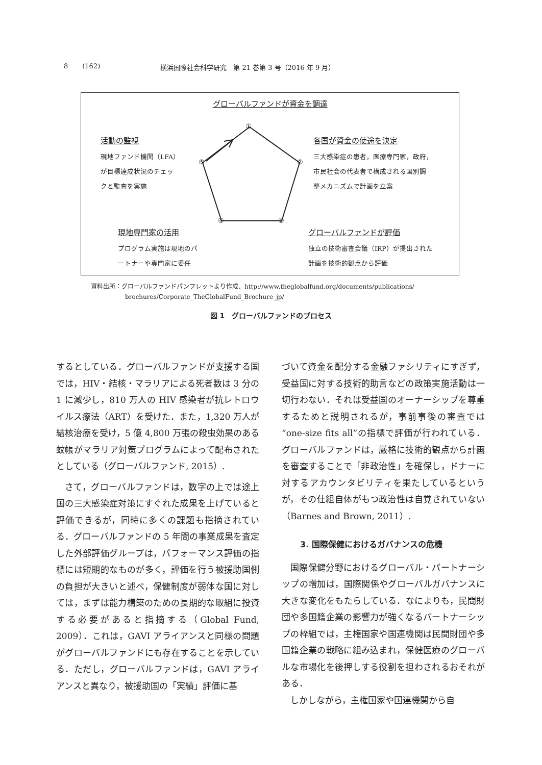8 (162) 横浜国際社会科学研究　第 21 巻第 3 号（2016 年 9 月）
グローバルファンドが資金を調達
①
②
③
④
⑤
活動の監視
現地ファンド機関（LFA）
が目標達成状況のチェッ
クと監査を実施
各国が資金の使途を決定
三大感染症の患者，医療専門家，政府，
市民社会の代表者で構成される国別調
整メカニズムで計画を立案
現地専門家の活用
プログラム実施は現地のパ
ートナーや専門家に委任
グローバルファンドが評価
独立の技術審査会議（IRP）が提出された
計画を技術的観点から評価
資料出所：グローバルファンドパンフレットより作成．http://www.theglobalfund.org/documents/publications/
brochures/Corporate_TheGlobalFund_Brochure_jp/
図 1　グローバルファンドのプロセス
するとしている．グローバルファンドが支援する国では，HIV・結核・マラリアによる死者数は 3 分の 1 に減少し，810 万人の HIV 感染者が抗レトロウイルス療法（ART）を受けた．また，1,320 万人が結核治療を受け，5 億 4,800 万張の殺虫効果のある蚊帳がマラリア対策プログラムによって配布されたとしている（グローバルファンド, 2015）.
さて，グローバルファンドは，数字の上では途上国の三大感染症対策にすぐれた成果を上げていると評価できるが，同時に多くの課題も指摘されている．グローバルファンドの 5 年間の事業成果を査定した外部評価グループは，パフォーマンス評価の指標には短期的なものが多く，評価を行う被援助国側の負担が大きいと述べ，保健制度が弱体な国に対しては，まずは能力構築のための長期的な取組に投資する必要があると指摘する（Global Fund, 2009）．これは，GAVI アライアンスと同様の問題がグローバルファンドにも存在することを示している．ただし，グローバルファンドは，GAVI アライアンスと異なり，被援助国の「実績」評価に基
づいて資金を配分する金融ファシリティにすぎず，受益国に対する技術的助言などの政策実施活動は一切行わない．それは受益国のオーナーシップを尊重するためと説明されるが，事前事後の審査では “one-size fits all”の指標で評価が行われている．グローバルファンドは，厳格に技術的観点から計画を審査することで「非政治性」を確保し，ドナーに対するアカウンタビリティを果たしているというが，その仕組自体がもつ政治性は自覚されていない（Barnes and Brown, 2011）.
3. 国際保健におけるガバナンスの危機
国際保健分野におけるグローバル・パートナーシップの増加は，国際関係やグローバルガバナンスに大きな変化をもたらしている．なによりも，民間財団や多国籍企業の影響力が強くなるパートナーシップの枠組では，主権国家や国連機関は民間財団や多国籍企業の戦略に組み込まれ，保健医療のグローバルな市場化を後押しする役割を担わされるおそれがある．
しかしながら，主権国家や国連機関から自